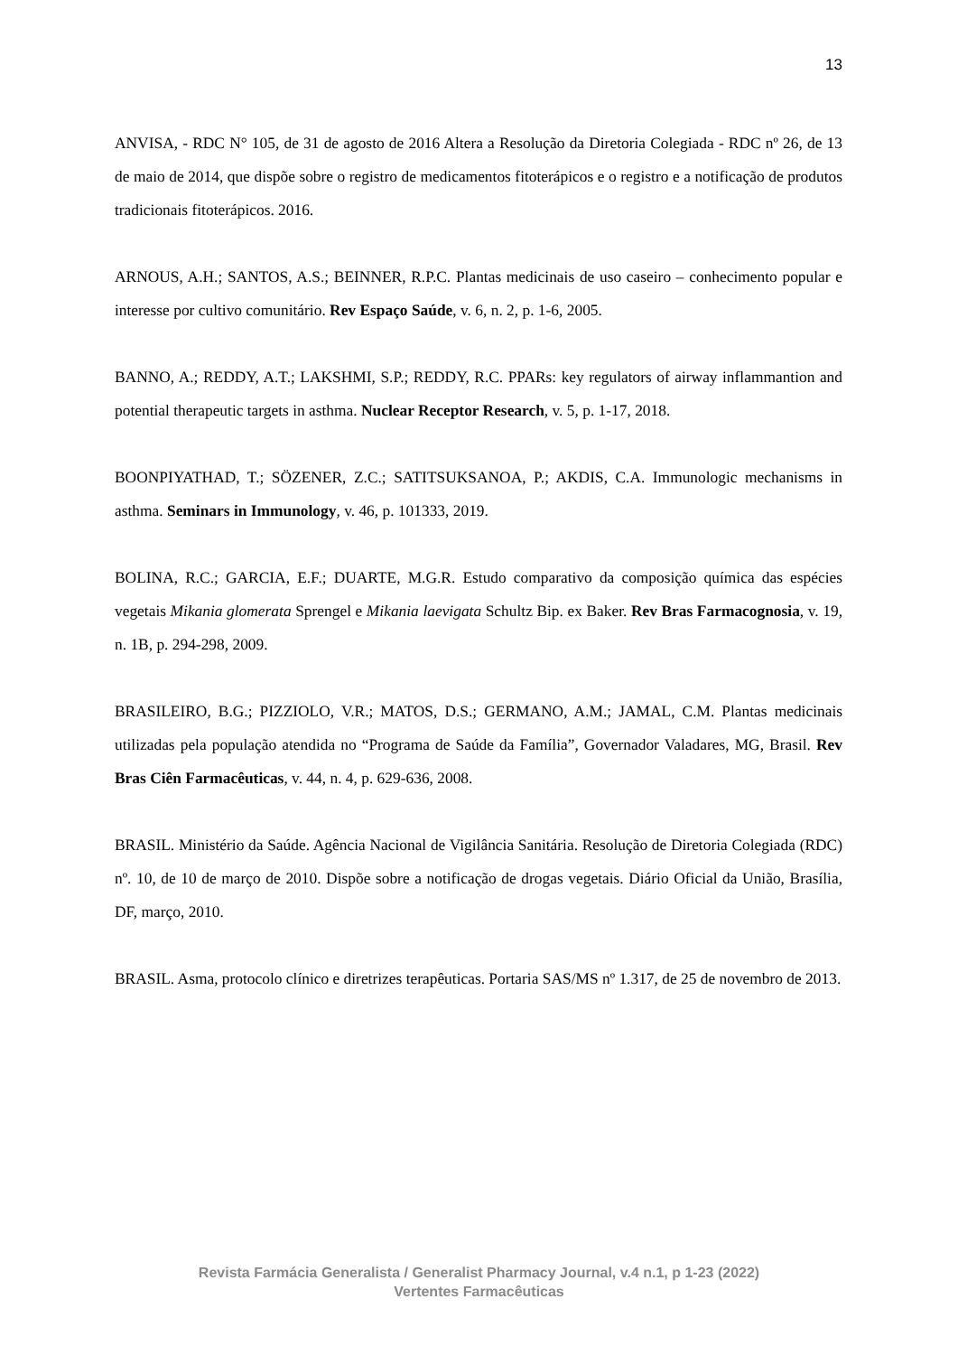13
ANVISA, - RDC N° 105, de 31 de agosto de 2016 Altera a Resolução da Diretoria Colegiada - RDC nº 26, de 13 de maio de 2014, que dispõe sobre o registro de medicamentos fitoterápicos e o registro e a notificação de produtos tradicionais fitoterápicos. 2016.
ARNOUS, A.H.; SANTOS, A.S.; BEINNER, R.P.C. Plantas medicinais de uso caseiro – conhecimento popular e interesse por cultivo comunitário. Rev Espaço Saúde, v. 6, n. 2, p. 1-6, 2005.
BANNO, A.; REDDY, A.T.; LAKSHMI, S.P.; REDDY, R.C. PPARs: key regulators of airway inflammantion and potential therapeutic targets in asthma. Nuclear Receptor Research, v. 5, p. 1-17, 2018.
BOONPIYATHAD, T.; SÖZENER, Z.C.; SATITSUKSANOA, P.; AKDIS, C.A. Immunologic mechanisms in asthma. Seminars in Immunology, v. 46, p. 101333, 2019.
BOLINA, R.C.; GARCIA, E.F.; DUARTE, M.G.R. Estudo comparativo da composição química das espécies vegetais Mikania glomerata Sprengel e Mikania laevigata Schultz Bip. ex Baker. Rev Bras Farmacognosia, v. 19, n. 1B, p. 294-298, 2009.
BRASILEIRO, B.G.; PIZZIOLO, V.R.; MATOS, D.S.; GERMANO, A.M.; JAMAL, C.M. Plantas medicinais utilizadas pela população atendida no “Programa de Saúde da Família”, Governador Valadares, MG, Brasil. Rev Bras Ciên Farmacêuticas, v. 44, n. 4, p. 629-636, 2008.
BRASIL. Ministério da Saúde. Agência Nacional de Vigilância Sanitária. Resolução de Diretoria Colegiada (RDC) nº. 10, de 10 de março de 2010. Dispõe sobre a notificação de drogas vegetais. Diário Oficial da União, Brasília, DF, março, 2010.
BRASIL. Asma, protocolo clínico e diretrizes terapêuticas. Portaria SAS/MS nº 1.317, de 25 de novembro de 2013.
Revista Farmácia Generalista / Generalist Pharmacy Journal, v.4 n.1, p 1-23 (2022)
Vertentes Farmacêuticas